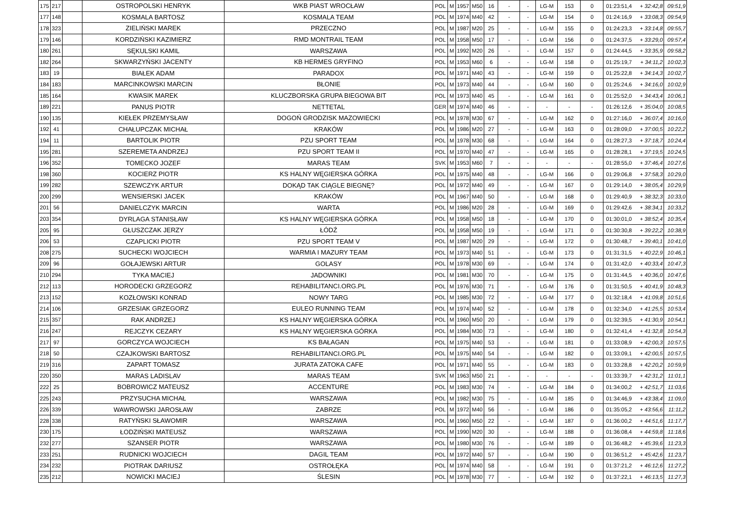| 175 | 217 | | OSTROPOLSKI HENRYK | WKB PIAST WROCŁAW | POL | M | 1957 | M50 | 16 | - | - | LG-M | 153 | 0 | 01:23:51,4 | + 32:42,8 | 09:51,9 |
| 177 | 148 | | KOSMALA BARTOSZ | KOSMALA TEAM | POL | M | 1974 | M40 | 42 | - | - | LG-M | 154 | 0 | 01:24:16,9 | + 33:08,3 | 09:54,9 |
| 178 | 323 | | ZIELIŃSKI MAREK | PRZECZNO | POL | M | 1987 | M20 | 25 | - | - | LG-M | 155 | 0 | 01:24:23,3 | + 33:14,8 | 09:55,7 |
| 179 | 146 | | KORDZIŃSKI KAZIMIERZ | RMD MONTRAIL TEAM | POL | M | 1958 | M50 | 17 | - | - | LG-M | 156 | 0 | 01:24:37,5 | + 33:29,0 | 09:57,4 |
| 180 | 261 | | SĘKULSKI KAMIL | WARSZAWA | POL | M | 1992 | M20 | 26 | - | - | LG-M | 157 | 0 | 01:24:44,5 | + 33:35,9 | 09:58,2 |
| 182 | 264 | | SKWARZYŃSKI JACENTY | KB HERMES GRYFINO | POL | M | 1953 | M60 | 6 | - | - | LG-M | 158 | 0 | 01:25:19,7 | + 34:11,2 | 10:02,3 |
| 183 | 19 | | BIAŁEK ADAM | PARADOX | POL | M | 1971 | M40 | 43 | - | - | LG-M | 159 | 0 | 01:25:22,8 | + 34:14,3 | 10:02,7 |
| 184 | 183 | | MARCINKOWSKI MARCIN | BŁONIE | POL | M | 1973 | M40 | 44 | - | - | LG-M | 160 | 0 | 01:25:24,6 | + 34:16,0 | 10:02,9 |
| 185 | 164 | | KWASIK MAREK | KLUCZBORSKA GRUPA BIEGOWA BIT | POL | M | 1973 | M40 | 45 | - | - | LG-M | 161 | 0 | 01:25:52,0 | + 34:43,4 | 10:06,1 |
| 189 | 221 | | PANUS PIOTR | NETTETAL | GER | M | 1974 | M40 | 46 | - | - | - | - | - | 01:26:12,6 | + 35:04,0 | 10:08,5 |
| 190 | 135 | | KIEŁEK PRZEMYSŁAW | DOGOŃ GRODZISK MAZOWIECKI | POL | M | 1978 | M30 | 67 | - | - | LG-M | 162 | 0 | 01:27:16,0 | + 36:07,4 | 10:16,0 |
| 192 | 41 | | CHAŁUPCZAK MICHAŁ | KRAKÓW | POL | M | 1986 | M20 | 27 | - | - | LG-M | 163 | 0 | 01:28:09,0 | + 37:00,5 | 10:22,2 |
| 194 | 11 | | BARTOLIK PIOTR | PZU SPORT TEAM | POL | M | 1978 | M30 | 68 | - | - | LG-M | 164 | 0 | 01:28:27,3 | + 37:18,7 | 10:24,4 |
| 195 | 281 | | SZEREMETA ANDRZEJ | PZU SPORT TEAM II | POL | M | 1970 | M40 | 47 | - | - | LG-M | 165 | 0 | 01:28:28,1 | + 37:19,5 | 10:24,5 |
| 196 | 352 | | TOMECKO JOZEF | MARAS TEAM | SVK | M | 1953 | M60 | 7 | - | - | - | - | - | 01:28:55,0 | + 37:46,4 | 10:27,6 |
| 198 | 360 | | KOCIERZ PIOTR | KS HALNY WĘGIERSKA GÓRKA | POL | M | 1975 | M40 | 48 | - | - | LG-M | 166 | 0 | 01:29:06,8 | + 37:58,3 | 10:29,0 |
| 199 | 282 | | SZEWCZYK ARTUR | DOKĄD TAK CIĄGLE BIEGNĘ? | POL | M | 1972 | M40 | 49 | - | - | LG-M | 167 | 0 | 01:29:14,0 | + 38:05,4 | 10:29,9 |
| 200 | 299 | | WENSIERSKI JACEK | KRAKÓW | POL | M | 1967 | M40 | 50 | - | - | LG-M | 168 | 0 | 01:29:40,9 | + 38:32,3 | 10:33,0 |
| 201 | 56 | | DANIELCZYK MARCIN | WARTA | POL | M | 1986 | M20 | 28 | - | - | LG-M | 169 | 0 | 01:29:42,6 | + 38:34,1 | 10:33,2 |
| 203 | 354 | | DYRLAGA STANISŁAW | KS HALNY WĘGIERSKA GÓRKA | POL | M | 1958 | M50 | 18 | - | - | LG-M | 170 | 0 | 01:30:01,0 | + 38:52,4 | 10:35,4 |
| 205 | 95 | | GŁUSZCZAK JERZY | ŁÓDŹ | POL | M | 1958 | M50 | 19 | - | - | LG-M | 171 | 0 | 01:30:30,8 | + 39:22,2 | 10:38,9 |
| 206 | 53 | | CZAPLICKI PIOTR | PZU SPORT TEAM V | POL | M | 1987 | M20 | 29 | - | - | LG-M | 172 | 0 | 01:30:48,7 | + 39:40,1 | 10:41,0 |
| 208 | 275 | | SUCHECKI WOJCIECH | WARMIA I MAZURY TEAM | POL | M | 1973 | M40 | 51 | - | - | LG-M | 173 | 0 | 01:31:31,5 | + 40:22,9 | 10:46,1 |
| 209 | 96 | | GOŁAJEWSKI ARTUR | GOLASY | POL | M | 1978 | M30 | 69 | - | - | LG-M | 174 | 0 | 01:31:42,0 | + 40:33,4 | 10:47,3 |
| 210 | 294 | | TYKA MACIEJ | JADOWNIKI | POL | M | 1981 | M30 | 70 | - | - | LG-M | 175 | 0 | 01:31:44,5 | + 40:36,0 | 10:47,6 |
| 212 | 113 | | HORODECKI GRZEGORZ | REHABILITANCI.ORG.PL | POL | M | 1976 | M30 | 71 | - | - | LG-M | 176 | 0 | 01:31:50,5 | + 40:41,9 | 10:48,3 |
| 213 | 152 | | KOZŁOWSKI KONRAD | NOWY TARG | POL | M | 1985 | M30 | 72 | - | - | LG-M | 177 | 0 | 01:32:18,4 | + 41:09,8 | 10:51,6 |
| 214 | 106 | | GRZESIAK GRZEGORZ | EULEO RUNNING TEAM | POL | M | 1974 | M40 | 52 | - | - | LG-M | 178 | 0 | 01:32:34,0 | + 41:25,5 | 10:53,4 |
| 215 | 357 | | RAK ANDRZEJ | KS HALNY WĘGIERSKA GÓRKA | POL | M | 1960 | M50 | 20 | - | - | LG-M | 179 | 0 | 01:32:39,5 | + 41:30,9 | 10:54,1 |
| 216 | 247 | | REJCZYK CEZARY | KS HALNY WĘGIERSKA GÓRKA | POL | M | 1984 | M30 | 73 | - | - | LG-M | 180 | 0 | 01:32:41,4 | + 41:32,8 | 10:54,3 |
| 217 | 97 | | GORCZYCA WOJCIECH | KS BAŁAGAN | POL | M | 1975 | M40 | 53 | - | - | LG-M | 181 | 0 | 01:33:08,9 | + 42:00,3 | 10:57,5 |
| 218 | 50 | | CZAJKOWSKI BARTOSZ | REHABILITANCI.ORG.PL | POL | M | 1975 | M40 | 54 | - | - | LG-M | 182 | 0 | 01:33:09,1 | + 42:00,5 | 10:57,5 |
| 219 | 316 | | ZAPART TOMASZ | JURATA ZATOKA CAFE | POL | M | 1971 | M40 | 55 | - | - | LG-M | 183 | 0 | 01:33:28,8 | + 42:20,2 | 10:59,9 |
| 220 | 350 | | MARAS LADISLAV | MARAS TEAM | SVK | M | 1963 | M50 | 21 | - | - | - | - | - | 01:33:39,7 | + 42:31,2 | 11:01,1 |
| 222 | 25 | | BOBROWICZ MATEUSZ | ACCENTURE | POL | M | 1983 | M30 | 74 | - | - | LG-M | 184 | 0 | 01:34:00,2 | + 42:51,7 | 11:03,6 |
| 225 | 243 | | PRZYSUCHA MICHAŁ | WARSZAWA | POL | M | 1982 | M30 | 75 | - | - | LG-M | 185 | 0 | 01:34:46,9 | + 43:38,4 | 11:09,0 |
| 226 | 339 | | WAWROWSKI JAROSŁAW | ZABRZE | POL | M | 1972 | M40 | 56 | - | - | LG-M | 186 | 0 | 01:35:05,2 | + 43:56,6 | 11:11,2 |
| 228 | 338 | | RATYŃSKI SŁAWOMIR | WARSZAWA | POL | M | 1960 | M50 | 22 | - | - | LG-M | 187 | 0 | 01:36:00,2 | + 44:51,6 | 11:17,7 |
| 230 | 175 | | ŁODZIŃSKI MATEUSZ | WARSZAWA | POL | M | 1990 | M20 | 30 | - | - | LG-M | 188 | 0 | 01:36:08,4 | + 44:59,8 | 11:18,6 |
| 232 | 277 | | SZANSER PIOTR | WARSZAWA | POL | M | 1980 | M30 | 76 | - | - | LG-M | 189 | 0 | 01:36:48,2 | + 45:39,6 | 11:23,3 |
| 233 | 251 | | RUDNICKI WOJCIECH | DAGIL TEAM | POL | M | 1972 | M40 | 57 | - | - | LG-M | 190 | 0 | 01:36:51,2 | + 45:42,6 | 11:23,7 |
| 234 | 232 | | PIOTRAK DARIUSZ | OSTROŁĘKA | POL | M | 1974 | M40 | 58 | - | - | LG-M | 191 | 0 | 01:37:21,2 | + 46:12,6 | 11:27,2 |
| 235 | 212 | | NOWICKI MACIEJ | ŚLESIN | POL | M | 1978 | M30 | 77 | - | - | LG-M | 192 | 0 | 01:37:22,1 | + 46:13,5 | 11:27,3 |